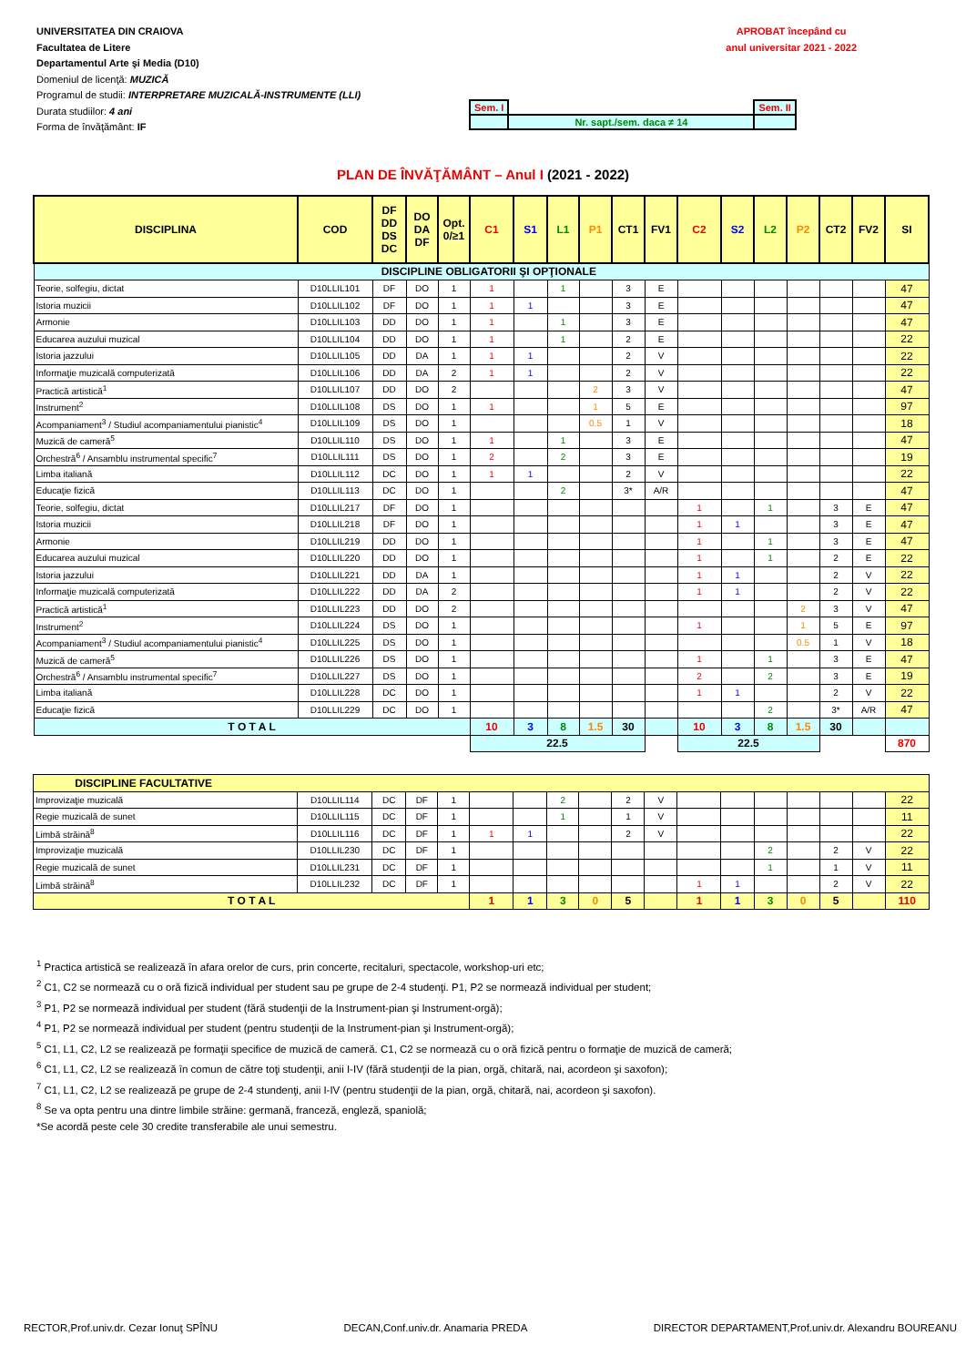UNIVERSITATEA DIN CRAIOVA
Facultatea de Litere
Departamentul Arte şi Media (D10)
Domeniul de licenţă: MUZICĂ
Programul de studii: INTERPRETARE MUZICALĂ-INSTRUMENTE (LLI)
Durata studiilor: 4 ani
Forma de învăţământ: IF
APROBAT începând cu
anul universitar 2021 - 2022
| Sem. I | | Sem. II |
| | Nr. sapt./sem. daca ≠ 14 | |
PLAN DE ÎNVĂŢĂMÂNT – Anul I (2021 - 2022)
| DISCIPLINA | COD | DF DD DS DC | DO DA DF | Opt. 0/≥1 | C1 | S1 | L1 | P1 | CT1 | FV1 | C2 | S2 | L2 | P2 | CT2 | FV2 | SI |
| --- | --- | --- | --- | --- | --- | --- | --- | --- | --- | --- | --- | --- | --- | --- | --- | --- | --- |
| DISCIPLINE OBLIGATORII ŞI OPŢIONALE | | | | | | | | | | | | | | | | | |
| Teorie, solfegiu, dictat | D10LLIL101 | DF | DO | 1 | 1 | | 1 | | 3 | E | | | | | | | 47 |
| Istoria muzicii | D10LLIL102 | DF | DO | 1 | 1 | 1 | | | 3 | E | | | | | | | 47 |
| Armonie | D10LLIL103 | DD | DO | 1 | 1 | | 1 | | 3 | E | | | | | | | 47 |
| Educarea auzului muzical | D10LLIL104 | DD | DO | 1 | 1 | | 1 | | 2 | E | | | | | | | 22 |
| Istoria jazzului | D10LLIL105 | DD | DA | 1 | 1 | 1 | | | 2 | V | | | | | | | 22 |
| Informaţie muzicală computerizată | D10LLIL106 | DD | DA | 2 | 1 | 1 | | | 2 | V | | | | | | | 22 |
| Practică artistică<sup>1</sup> | D10LLIL107 | DD | DO | 2 | | | | 2 | 3 | V | | | | | | | 47 |
| Instrument<sup>2</sup> | D10LLIL108 | DS | DO | 1 | 1 | | | 1 | 5 | E | | | | | | | 97 |
| Acompaniament<sup>3</sup> / Studiul acompaniamentului pianistic<sup>4</sup> | D10LLIL109 | DS | DO | 1 | | | | 0.5 | 1 | V | | | | | | | 18 |
| Muzică de cameră<sup>5</sup> | D10LLIL110 | DS | DO | 1 | 1 | | 1 | | 3 | E | | | | | | | 47 |
| Orchestră<sup>6</sup> / Ansamblu instrumental specific<sup>7</sup> | D10LLIL111 | DS | DO | 1 | 2 | | 2 | | 3 | E | | | | | | | 19 |
| Limba italiană | D10LLIL112 | DC | DO | 1 | 1 | 1 | | | 2 | V | | | | | | | 22 |
| Educaţie fizică | D10LLIL113 | DC | DO | 1 | | | 2 | | 3* | A/R | | | | | | | 47 |
| Teorie, solfegiu, dictat | D10LLIL217 | DF | DO | 1 | | | | | | | 1 | | 1 | | 3 | E | 47 |
| Istoria muzicii | D10LLIL218 | DF | DO | 1 | | | | | | | 1 | 1 | | | 3 | E | 47 |
| Armonie | D10LLIL219 | DD | DO | 1 | | | | | | | 1 | | 1 | | 3 | E | 47 |
| Educarea auzului muzical | D10LLIL220 | DD | DO | 1 | | | | | | | 1 | | 1 | | 2 | E | 22 |
| Istoria jazzului | D10LLIL221 | DD | DA | 1 | | | | | | | 1 | 1 | | | 2 | V | 22 |
| Informaţie muzicală computerizată | D10LLIL222 | DD | DA | 2 | | | | | | | 1 | 1 | | | 2 | V | 22 |
| Practică artistică<sup>1</sup> | D10LLIL223 | DD | DO | 2 | | | | | | | | | | 2 | 3 | V | 47 |
| Instrument<sup>2</sup> | D10LLIL224 | DS | DO | 1 | | | | | | | 1 | | | 1 | 5 | E | 97 |
| Acompaniament<sup>3</sup> / Studiul acompaniamentului pianistic<sup>4</sup> | D10LLIL225 | DS | DO | 1 | | | | | | | | | | 0.5 | 1 | V | 18 |
| Muzică de cameră<sup>5</sup> | D10LLIL226 | DS | DO | 1 | | | | | | | 1 | | 1 | | 3 | E | 47 |
| Orchestră<sup>6</sup> / Ansamblu instrumental specific<sup>7</sup> | D10LLIL227 | DS | DO | 1 | | | | | | | 2 | | 2 | | 3 | E | 19 |
| Limba italiană | D10LLIL228 | DC | DO | 1 | | | | | | | 1 | 1 | | | 2 | V | 22 |
| Educaţie fizică | D10LLIL229 | DC | DO | 1 | | | | | | | | | 2 | | 3* | A/R | 47 |
| T O T A L | | | | | 10 | 3 | 8 | 1.5 | 30 | | 10 | 3 | 8 | 1.5 | 30 | | |
| | | | | | 22.5 | | | | | | 22.5 | | | | | | 870 |
| DISCIPLINE FACULTATIVE | | | | | | | | | | | | | | | | | |
| Improvizaţie muzicală | D10LLIL114 | DC | DF | 1 | | | 2 | | 2 | V | | | | | | | 22 |
| Regie muzicală de sunet | D10LLIL115 | DC | DF | 1 | | | 1 | | 1 | V | | | | | | | 11 |
| Limbă străină<sup>8</sup> | D10LLIL116 | DC | DF | 1 | 1 | 1 | | | 2 | V | | | | | | | 22 |
| Improvizaţie muzicală | D10LLIL230 | DC | DF | 1 | | | | | | | | | 2 | | 2 | V | 22 |
| Regie muzicală de sunet | D10LLIL231 | DC | DF | 1 | | | | | | | | | 1 | | 1 | V | 11 |
| Limbă străină<sup>8</sup> | D10LLIL232 | DC | DF | 1 | | | | | | | 1 | 1 | | | 2 | V | 22 |
| T O T A L | | | | | 1 | 1 | 3 | 0 | 5 | | 1 | 1 | 3 | 0 | 5 | | 110 |
<sup>1</sup> Practica artistică se realizează în afara orelor de curs, prin concerte, recitaluri, spectacole, workshop-uri etc;
<sup>2</sup> C1, C2 se normează cu o oră fizică individual per student sau pe grupe de 2-4 studenţi. P1, P2 se normează individual per student;
<sup>3</sup> P1, P2 se normează individual per student (fără studenţii de la Instrument-pian şi Instrument-orgă);
<sup>4</sup> P1, P2 se normează individual per student (pentru studenţii de la Instrument-pian şi Instrument-orgă);
<sup>5</sup> C1, L1, C2, L2 se realizează pe formaţii specifice de muzică de cameră. C1, C2 se normează cu o oră fizică pentru o formaţie de muzică de cameră;
<sup>6</sup> C1, L1, C2, L2 se realizează în comun de către toţi studenţii, anii I-IV (fără studenţii de la pian, orgă, chitară, nai, acordeon şi saxofon);
<sup>7</sup> C1, L1, C2, L2 se realizează pe grupe de 2-4 stundenţi, anii I-IV (pentru studenţii de la pian, orgă, chitară, nai, acordeon şi saxofon).
<sup>8</sup> Se va opta pentru una dintre limbile străine: germană, franceză, engleză, spaniolă;
*Se acordă peste cele 30 credite transferabile ale unui semestru.
RECTOR,Prof.univ.dr. Cezar Ionuţ SPÎNU DECAN,Conf.univ.dr. Anamaria PREDA DIRECTOR DEPARTAMENT,Prof.univ.dr. Alexandru BOUREANU